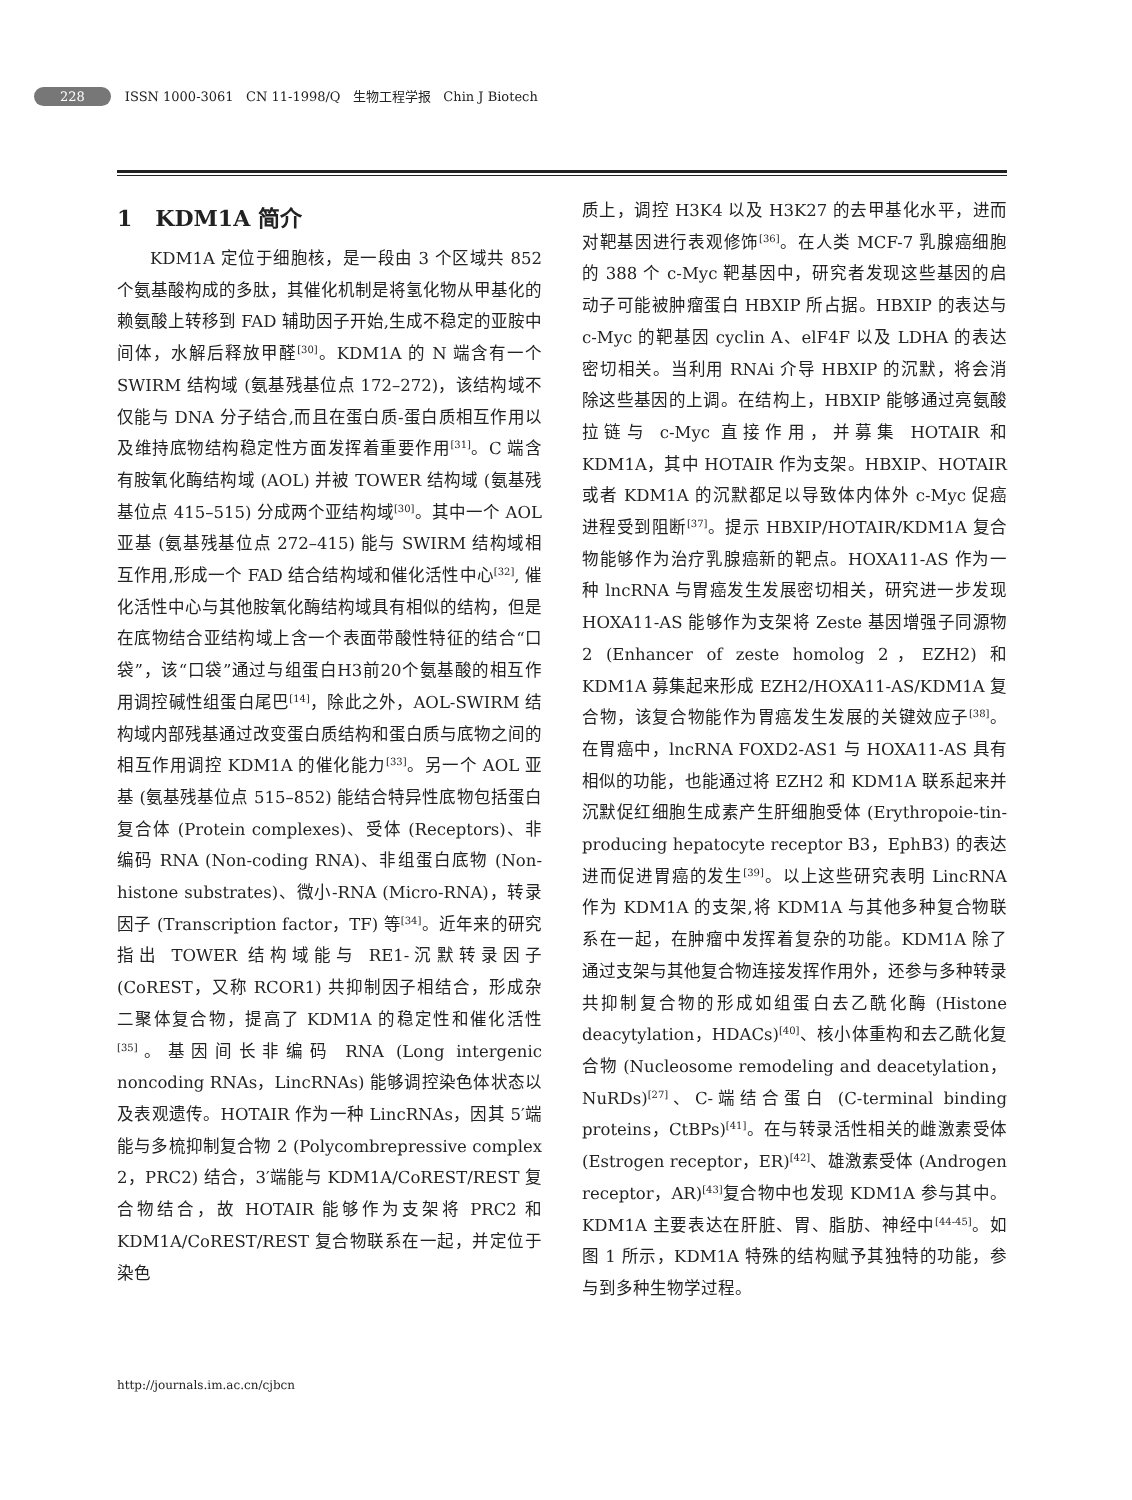228 ISSN 1000-3061 CN 11-1998/Q 生物工程学报 Chin J Biotech
1 KDM1A 简介
  KDM1A 定位于细胞核，是一段由 3 个区域共 852 个氨基酸构成的多肽，其催化机制是将氢化物从甲基化的赖氨酸上转移到 FAD 辅助因子开始,生成不稳定的亚胺中间体，水解后释放甲醛<sup>[30]</sup>。KDM1A 的 N 端含有一个 SWIRM 结构域 (氨基残基位点 172–272)，该结构域不仅能与 DNA 分子结合,而且在蛋白质-蛋白质相互作用以及维持底物结构稳定性方面发挥着重要作用<sup>[31]</sup>。C 端含有胺氧化酶结构域 (AOL) 并被 TOWER 结构域 (氨基残基位点 415–515) 分成两个亚结构域<sup>[30]</sup>。其中一个 AOL 亚基 (氨基残基位点 272–415) 能与 SWIRM 结构域相互作用,形成一个 FAD 结合结构域和催化活性中心<sup>[32]</sup>, 催化活性中心与其他胺氧化酶结构域具有相似的结构，但是在底物结合亚结构域上含一个表面带酸性特征的结合“口袋”，该“口袋”通过与组蛋白H3前20个氨基酸的相互作用调控碱性组蛋白尾巴<sup>[14]</sup>，除此之外，AOL-SWIRM 结构域内部残基通过改变蛋白质结构和蛋白质与底物之间的相互作用调控 KDM1A 的催化能力<sup>[33]</sup>。另一个 AOL 亚基 (氨基残基位点 515–852) 能结合特异性底物包括蛋白复合体 (Protein complexes)、受体 (Receptors)、非编码 RNA (Non-coding RNA)、非组蛋白底物 (Non-histone substrates)、微小-RNA (Micro-RNA)，转录因子 (Transcription factor，TF) 等<sup>[34]</sup>。近年来的研究指出 TOWER 结构域能与 RE1-沉默转录因子 (CoREST，又称 RCOR1) 共抑制因子相结合，形成杂二聚体复合物，提高了 KDM1A 的稳定性和催化活性<sup>[35]</sup>。基因间长非编码 RNA (Long intergenic noncoding RNAs，LincRNAs) 能够调控染色体状态以及表观遗传。HOTAIR 作为一种 LincRNAs，因其 5′端能与多梳抑制复合物 2 (Polycombrepressive complex 2，PRC2) 结合，3′端能与 KDM1A/CoREST/REST 复合物结合，故 HOTAIR 能够作为支架将 PRC2 和 KDM1A/CoREST/REST 复合物联系在一起，并定位于染色
质上，调控 H3K4 以及 H3K27 的去甲基化水平，进而对靶基因进行表观修饰<sup>[36]</sup>。在人类 MCF-7 乳腺癌细胞的 388 个 c-Myc 靶基因中，研究者发现这些基因的启动子可能被肿瘤蛋白 HBXIP 所占据。HBXIP 的表达与 c-Myc 的靶基因 cyclin A、elF4F 以及 LDHA 的表达密切相关。当利用 RNAi 介导 HBXIP 的沉默，将会消除这些基因的上调。在结构上，HBXIP 能够通过亮氨酸拉链与 c-Myc 直接作用，并募集 HOTAIR 和 KDM1A，其中 HOTAIR 作为支架。HBXIP、HOTAIR 或者 KDM1A 的沉默都足以导致体内体外 c-Myc 促癌进程受到阻断<sup>[37]</sup>。提示 HBXIP/HOTAIR/KDM1A 复合物能够作为治疗乳腺癌新的靶点。HOXA11-AS 作为一种 lncRNA 与胃癌发生发展密切相关，研究进一步发现 HOXA11-AS 能够作为支架将 Zeste 基因增强子同源物 2 (Enhancer of zeste homolog 2，EZH2) 和 KDM1A 募集起来形成 EZH2/HOXA11-AS/KDM1A 复合物，该复合物能作为胃癌发生发展的关键效应子<sup>[38]</sup>。在胃癌中，lncRNA FOXD2-AS1 与 HOXA11-AS 具有相似的功能，也能通过将 EZH2 和 KDM1A 联系起来并沉默促红细胞生成素产生肝细胞受体 (Erythropoie-tin-producing hepatocyte receptor B3，EphB3) 的表达进而促进胃癌的发生<sup>[39]</sup>。以上这些研究表明 LincRNA 作为 KDM1A 的支架,将 KDM1A 与其他多种复合物联系在一起，在肿瘤中发挥着复杂的功能。KDM1A 除了通过支架与其他复合物连接发挥作用外，还参与多种转录共抑制复合物的形成如组蛋白去乙酰化酶 (Histone deacytylation，HDACs)<sup>[40]</sup>、核小体重构和去乙酰化复合物 (Nucleosome remodeling and deacetylation，NuRDs)<sup>[27]</sup>、C-端结合蛋白 (C-terminal binding proteins，CtBPs)<sup>[41]</sup>。在与转录活性相关的雌激素受体 (Estrogen receptor，ER)<sup>[42]</sup>、雄激素受体 (Androgen receptor，AR)<sup>[43]</sup>复合物中也发现 KDM1A 参与其中。KDM1A 主要表达在肝脏、胃、脂肪、神经中<sup>[44-45]</sup>。如图 1 所示，KDM1A 特殊的结构赋予其独特的功能，参与到多种生物学过程。
http://journals.im.ac.cn/cjbcn